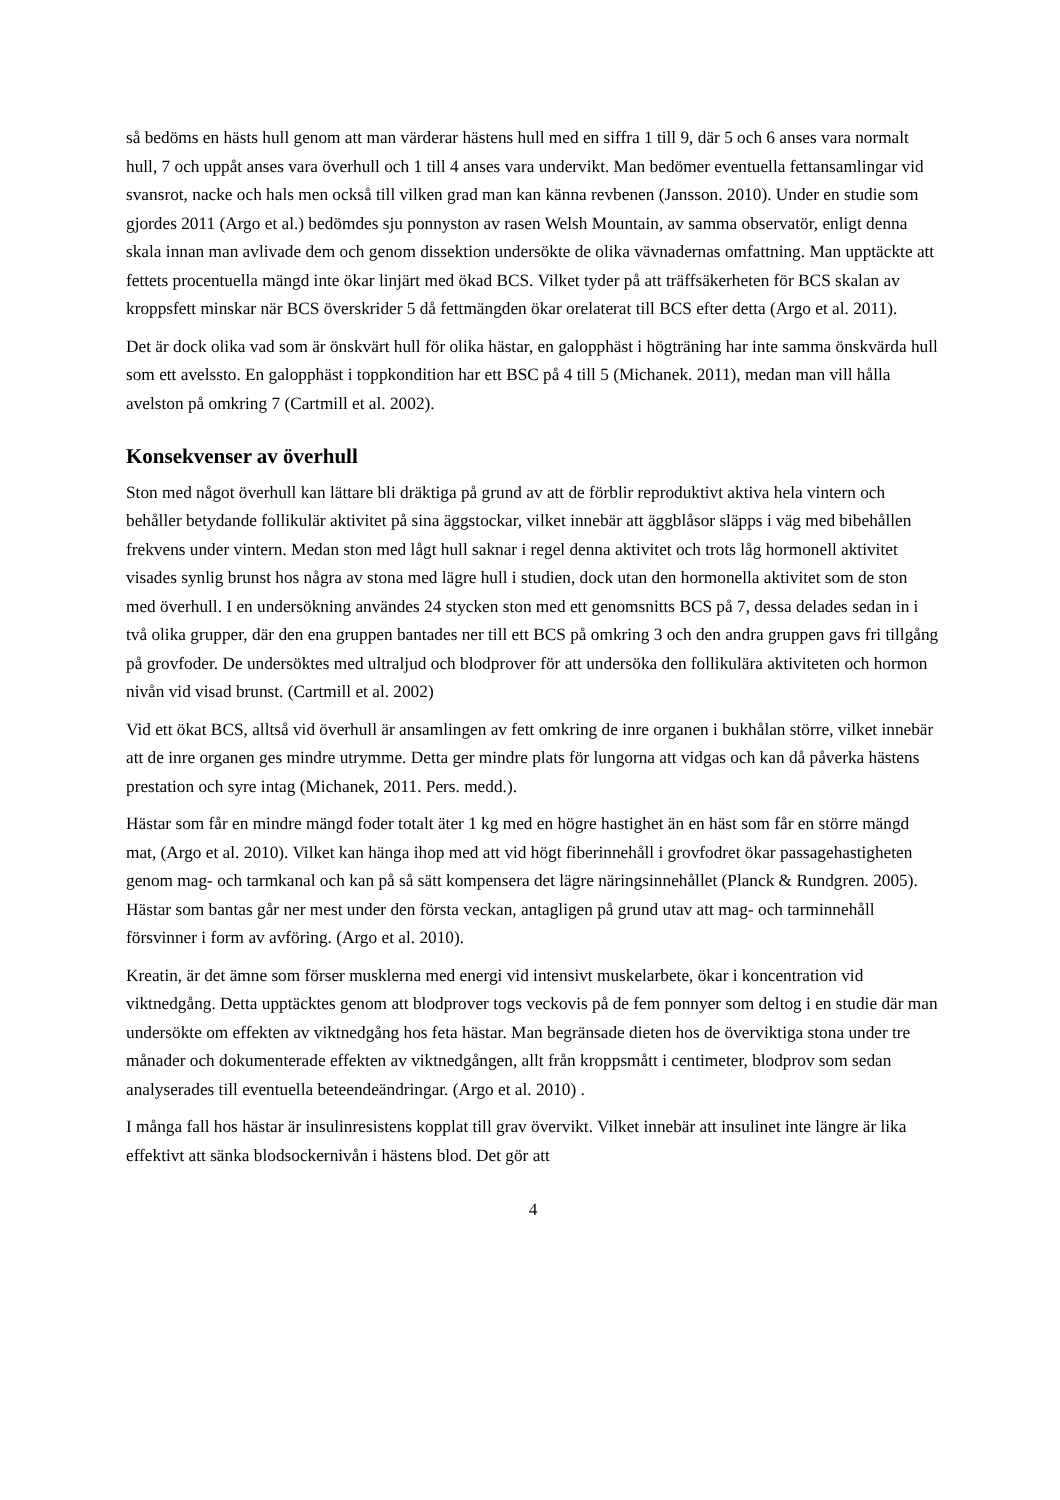så bedöms en hästs hull genom att man värderar hästens hull med en siffra 1 till 9, där 5 och 6 anses vara normalt hull, 7 och uppåt anses vara överhull och 1 till 4 anses vara undervikt. Man bedömer eventuella fettansamlingar vid svansrot, nacke och hals men också till vilken grad man kan känna revbenen (Jansson. 2010). Under en studie som gjordes 2011 (Argo et al.) bedömdes sju ponnyston av rasen Welsh Mountain, av samma observatör, enligt denna skala innan man avlivade dem och genom dissektion undersökte de olika vävnadernas omfattning. Man upptäckte att fettets procentuella mängd inte ökar linjärt med ökad BCS. Vilket tyder på att träffsäkerheten för BCS skalan av kroppsfett minskar när BCS överskrider 5 då fettmängden ökar orelaterat till BCS efter detta (Argo et al. 2011).
Det är dock olika vad som är önskvärt hull för olika hästar, en galopphäst i högträning har inte samma önskvärda hull som ett avelssto. En galopphäst i toppkondition har ett BSC på 4 till 5 (Michanek. 2011), medan man vill hålla avelston på omkring 7 (Cartmill et al. 2002).
Konsekvenser av överhull
Ston med något överhull kan lättare bli dräktiga på grund av att de förblir reproduktivt aktiva hela vintern och behåller betydande follikulär aktivitet på sina äggstockar, vilket innebär att äggblåsor släpps i väg med bibehållen frekvens under vintern. Medan ston med lågt hull saknar i regel denna aktivitet och trots låg hormonell aktivitet visades synlig brunst hos några av stona med lägre hull i studien, dock utan den hormonella aktivitet som de ston med överhull. I en undersökning användes 24 stycken ston med ett genomsnitts BCS på 7, dessa delades sedan in i två olika grupper, där den ena gruppen bantades ner till ett BCS på omkring 3 och den andra gruppen gavs fri tillgång på grovfoder. De undersöktes med ultraljud och blodprover för att undersöka den follikulära aktiviteten och hormon nivån vid visad brunst. (Cartmill et al. 2002)
Vid ett ökat BCS, alltså vid överhull är ansamlingen av fett omkring de inre organen i bukhålan större, vilket innebär att de inre organen ges mindre utrymme. Detta ger mindre plats för lungorna att vidgas och kan då påverka hästens prestation och syre intag (Michanek, 2011. Pers. medd.).
Hästar som får en mindre mängd foder totalt äter 1 kg med en högre hastighet än en häst som får en större mängd mat, (Argo et al. 2010). Vilket kan hänga ihop med att vid högt fiberinnehåll i grovfodret ökar passagehastigheten genom mag- och tarmkanal och kan på så sätt kompensera det lägre näringsinnehållet (Planck & Rundgren. 2005). Hästar som bantas går ner mest under den första veckan, antagligen på grund utav att mag- och tarminnehåll försvinner i form av avföring. (Argo et al. 2010).
Kreatin, är det ämne som förser musklerna med energi vid intensivt muskelarbete, ökar i koncentration vid viktnedgång. Detta upptäcktes genom att blodprover togs veckovis på de fem ponnyer som deltog i en studie där man undersökte om effekten av viktnedgång hos feta hästar. Man begränsade dieten hos de överviktiga stona under tre månader och dokumenterade effekten av viktnedgången, allt från kroppsmått i centimeter, blodprov som sedan analyserades till eventuella beteendeändringar. (Argo et al. 2010) .
I många fall hos hästar är insulinresistens kopplat till grav övervikt. Vilket innebär att insulinet inte längre är lika effektivt att sänka blodsockernivån i hästens blod. Det gör att
4